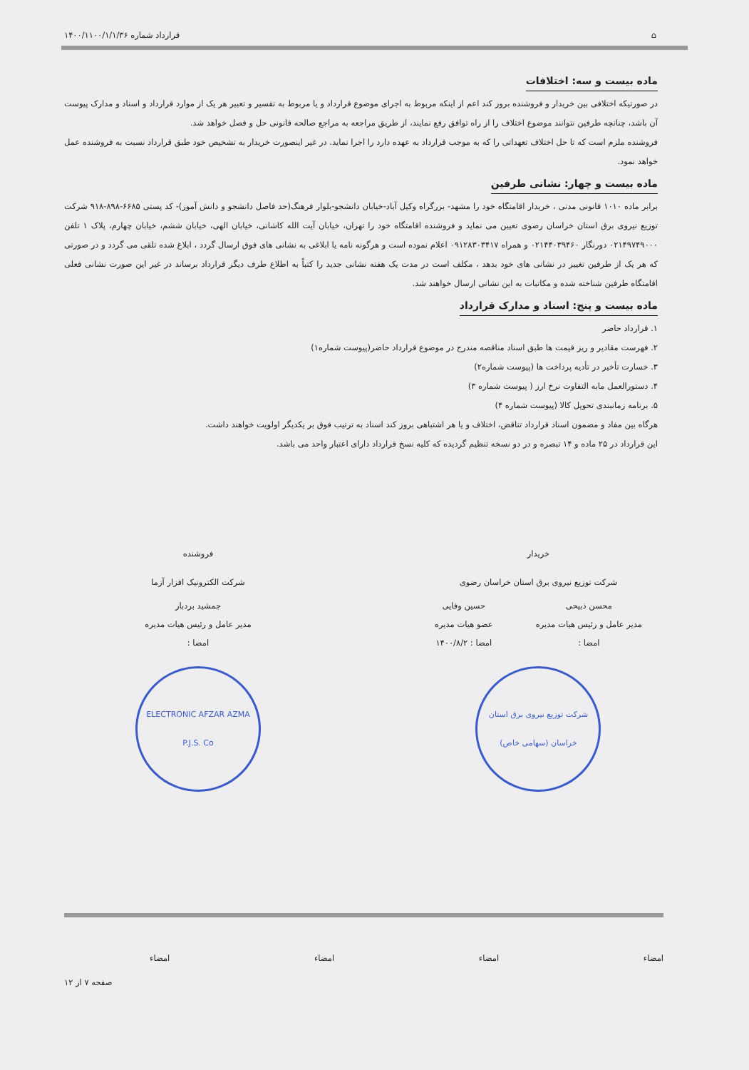⌂ قرارداد شماره ۱۴۰۰/۱۱۰۰/۱/۱/۳۶
ماده بیست و سه: اختلافات
در صورتیکه اختلافی بین خریدار و فروشنده بروز کند اعم از اینکه مربوط به اجرای موضوع قرارداد و یا مربوط به تفسیر و تعبیر هر یک از موارد قرارداد و اسناد و مدارک پیوست آن باشد، چنانچه طرفین نتوانند موضوع اختلاف را از راه توافق رفع نمایند، از طریق مراجعه به مراجع صالحه قانونی حل و فصل خواهد شد.
فروشنده ملزم است که تا حل اختلاف تعهداتی را که به موجب قرارداد به عهده دارد را اجرا نماید. در غیر اینصورت خریدار به تشخیص خود طبق قرارداد نسبت به فروشنده عمل خواهد نمود.
ماده بیست و چهار: نشانی طرفین
برابر ماده ۱۰۱۰ قانونی مدنی ، خریدار اقامتگاه خود را مشهد- بزرگراه وکیل آباد-خیابان دانشجو-بلوار فرهنگ(حد فاصل دانشجو و دانش آموز)- کد پستی ۶۶۸۵-۸۹۸-۹۱۸ شرکت توزیع نیروی برق استان خراسان رضوی تعیین می نماید و فروشنده اقامتگاه خود را تهران، خیابان آیت الله کاشانی، خیابان الهی، خیابان ششم، خیابان چهارم، پلاک ۱ تلفن ۰۲۱۴۹۷۴۹۰۰۰ دورنگار ۰۲۱۴۴۰۳۹۴۶۰ و همراه ۰۹۱۲۸۳۰۳۴۱۷ اعلام نموده است و هرگونه نامه یا ابلاغی به نشانی های فوق ارسال گردد ، ابلاغ شده تلقی می گردد و در صورتی که هر یک از طرفین تغییر در نشانی های خود بدهد ، مکلف است در مدت یک هفته نشانی جدید را کتباً به اطلاع طرف دیگر قرارداد برساند در غیر این صورت نشانی فعلی اقامتگاه طرفین شناخته شده و مکاتبات به این نشانی ارسال خواهند شد.
ماده بیست و پنج: اسناد و مدارک قرارداد
۱. قرارداد حاضر
۲. فهرست مقادیر و ریز قیمت ها طبق اسناد مناقصه مندرج در موضوع قرارداد حاضر(پیوست شماره۱)
۳. خسارت تأخیر در تأدیه پرداخت ها (پیوست شماره۲)
۴. دستورالعمل مابه التفاوت نرخ ارز ( پیوست شماره ۳)
۵. برنامه زمانبندی تحویل کالا (پیوست شماره ۴)
هرگاه بین مفاد و مضمون اسناد قرارداد تناقض، اختلاف و یا هر اشتباهی بروز کند اسناد به ترتیب فوق بر یکدیگر اولویت خواهند داشت.
این قرارداد در ۲۵ ماده و ۱۴ تبصره و در دو نسخه تنظیم گردیده که کلیه نسخ قرارداد دارای اعتبار واحد می باشد.
خریدار
شرکت توزیع نیروی برق استان خراسان رضوی
محسن ذبیحی
مدیر عامل و رئیس هیات مدیره
امضا :
حسین وفایی
عضو هیات مدیره
امضا : ۱۴۰۰/۸/۲
شرکت توزیع نیروی برق استان خراسان (سهامی خاص)
فروشنده
شرکت الکترونیک افزار آزما
جمشید بردبار
مدیر عامل و رئیس هیات مدیره
امضا :
ELECTRONIC AFZAR AZMA P.J.S. Co
امضاء امضاء امضاء امضاء
صفحه ۷ از ۱۲